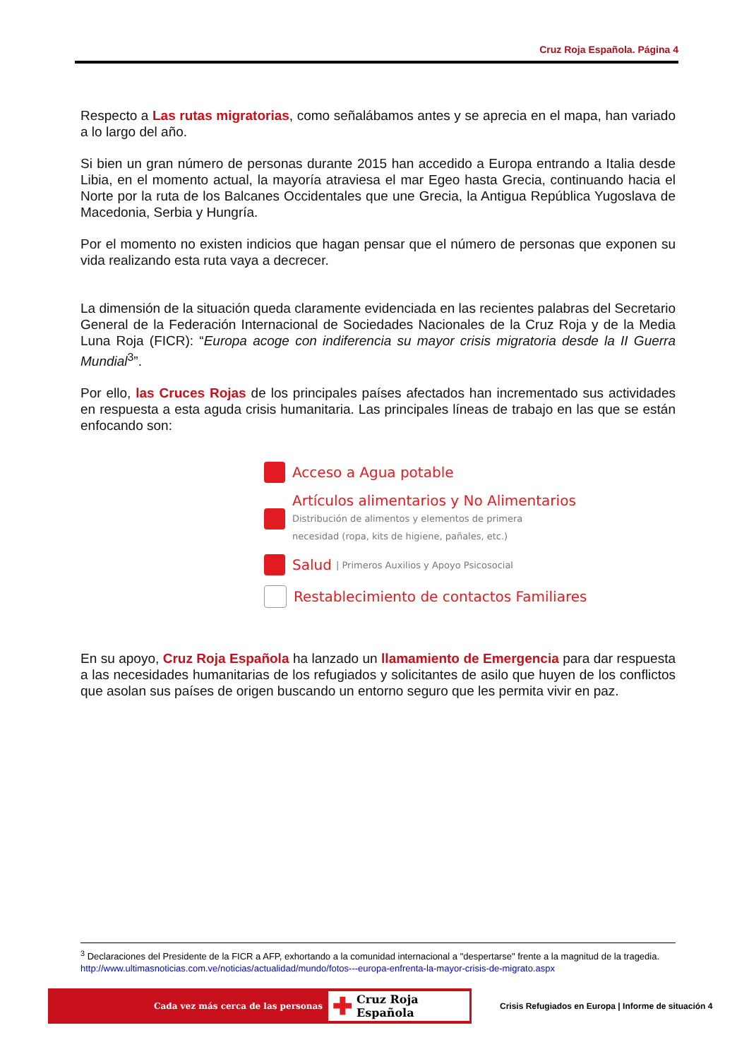Cruz Roja Española. Página 4
Respecto a Las rutas migratorias, como señalábamos antes y se aprecia en el mapa, han variado a lo largo del año.
Si bien un gran número de personas durante 2015 han accedido a Europa entrando a Italia desde Libia, en el momento actual, la mayoría atraviesa el mar Egeo hasta Grecia, continuando hacia el Norte por la ruta de los Balcanes Occidentales que une Grecia, la Antigua República Yugoslava de Macedonia, Serbia y Hungría.
Por el momento no existen indicios que hagan pensar que el número de personas que exponen su vida realizando esta ruta vaya a decrecer.
La dimensión de la situación queda claramente evidenciada en las recientes palabras del Secretario General de la Federación Internacional de Sociedades Nacionales de la Cruz Roja y de la Media Luna Roja (FICR): “Europa acoge con indiferencia su mayor crisis migratoria desde la II Guerra Mundial<sup>3</sup>”.
Por ello, las Cruces Rojas de los principales países afectados han incrementado sus actividades en respuesta a esta aguda crisis humanitaria. Las principales líneas de trabajo en las que se están enfocando son:
Acceso a Agua potable
Artículos alimentarios y No Alimentarios
Distribución de alimentos y elementos de primera
necesidad (ropa, kits de higiene, pañales, etc.)
Salud | Primeros Auxilios y Apoyo Psicosocial
Restablecimiento de contactos Familiares
En su apoyo, Cruz Roja Española ha lanzado un llamamiento de Emergencia para dar respuesta a las necesidades humanitarias de los refugiados y solicitantes de asilo que huyen de los conflictos que asolan sus países de origen buscando un entorno seguro que les permita vivir en paz.
<sup>3</sup> Declaraciones del Presidente de la FICR a AFP, exhortando a la comunidad internacional a "despertarse" frente a la magnitud de la tragedia. http://www.ultimasnoticias.com.ve/noticias/actualidad/mundo/fotos---europa-enfrenta-la-mayor-crisis-de-migrato.aspx
Cada vez más cerca de las personas
✚ Cruz Roja Española
Crisis Refugiados en Europa | Informe de situación 4